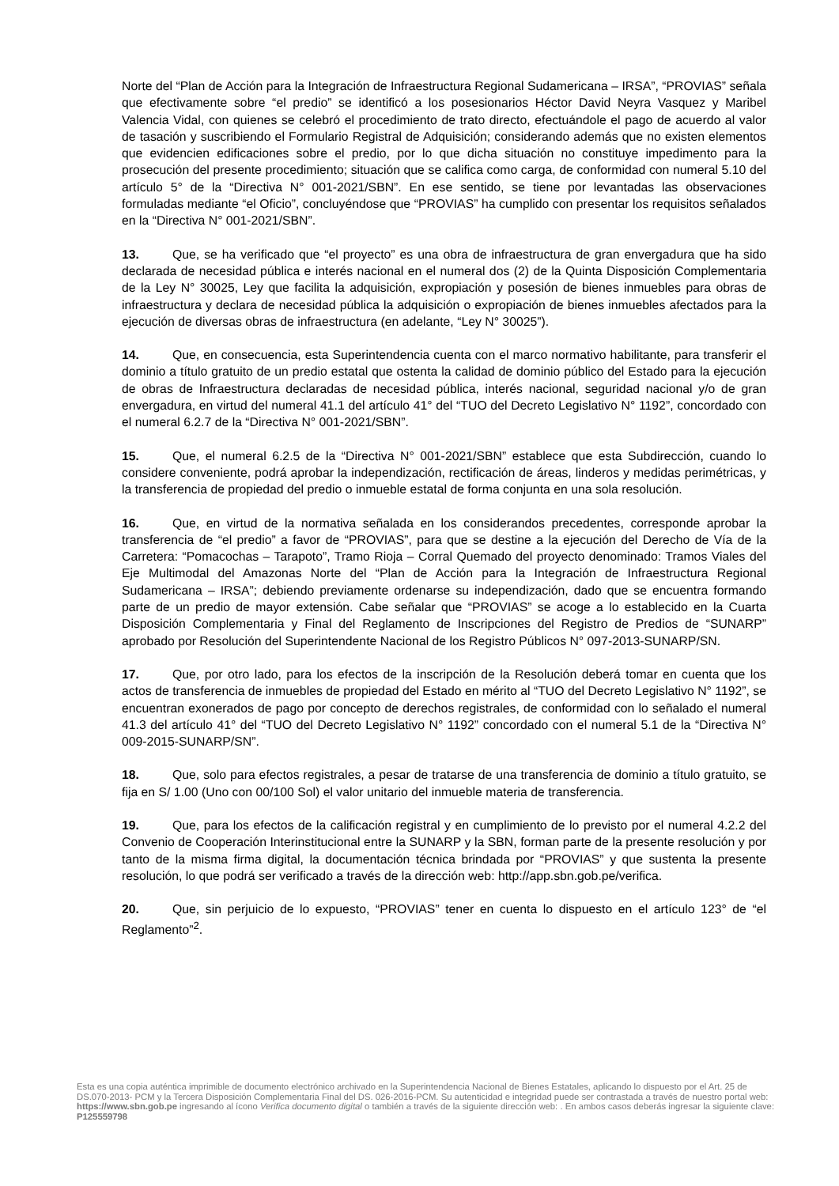Norte del “Plan de Acción para la Integración de Infraestructura Regional Sudamericana – IRSA”, “PROVIAS” señala que efectivamente sobre “el predio” se identificó a los posesionarios Héctor David Neyra Vasquez y Maribel Valencia Vidal, con quienes se celebró el procedimiento de trato directo, efectuándole el pago de acuerdo al valor de tasación y suscribiendo el Formulario Registral de Adquisición; considerando además que no existen elementos que evidencien edificaciones sobre el predio, por lo que dicha situación no constituye impedimento para la prosecución del presente procedimiento; situación que se califica como carga, de conformidad con numeral 5.10 del artículo 5° de la “Directiva N° 001-2021/SBN”. En ese sentido, se tiene por levantadas las observaciones formuladas mediante “el Oficio”, concluyéndose que “PROVIAS” ha cumplido con presentar los requisitos señalados en la “Directiva N° 001-2021/SBN”.
13. Que, se ha verificado que “el proyecto” es una obra de infraestructura de gran envergadura que ha sido declarada de necesidad pública e interés nacional en el numeral dos (2) de la Quinta Disposición Complementaria de la Ley N° 30025, Ley que facilita la adquisición, expropiación y posesión de bienes inmuebles para obras de infraestructura y declara de necesidad pública la adquisición o expropiación de bienes inmuebles afectados para la ejecución de diversas obras de infraestructura (en adelante, “Ley N° 30025”).
14. Que, en consecuencia, esta Superintendencia cuenta con el marco normativo habilitante, para transferir el dominio a título gratuito de un predio estatal que ostenta la calidad de dominio público del Estado para la ejecución de obras de Infraestructura declaradas de necesidad pública, interés nacional, seguridad nacional y/o de gran envergadura, en virtud del numeral 41.1 del artículo 41° del “TUO del Decreto Legislativo N° 1192”, concordado con el numeral 6.2.7 de la “Directiva N° 001-2021/SBN”.
15. Que, el numeral 6.2.5 de la “Directiva N° 001-2021/SBN” establece que esta Subdirección, cuando lo considere conveniente, podrá aprobar la independización, rectificación de áreas, linderos y medidas perimétricas, y la transferencia de propiedad del predio o inmueble estatal de forma conjunta en una sola resolución.
16. Que, en virtud de la normativa señalada en los considerandos precedentes, corresponde aprobar la transferencia de “el predio” a favor de “PROVIAS”, para que se destine a la ejecución del Derecho de Vía de la Carretera: “Pomacochas – Tarapoto”, Tramo Rioja – Corral Quemado del proyecto denominado: Tramos Viales del Eje Multimodal del Amazonas Norte del “Plan de Acción para la Integración de Infraestructura Regional Sudamericana – IRSA”; debiendo previamente ordenarse su independización, dado que se encuentra formando parte de un predio de mayor extensión. Cabe señalar que “PROVIAS” se acoge a lo establecido en la Cuarta Disposición Complementaria y Final del Reglamento de Inscripciones del Registro de Predios de “SUNARP” aprobado por Resolución del Superintendente Nacional de los Registro Públicos N° 097-2013-SUNARP/SN.
17. Que, por otro lado, para los efectos de la inscripción de la Resolución deberá tomar en cuenta que los actos de transferencia de inmuebles de propiedad del Estado en mérito al “TUO del Decreto Legislativo N° 1192”, se encuentran exonerados de pago por concepto de derechos registrales, de conformidad con lo señalado el numeral 41.3 del artículo 41° del “TUO del Decreto Legislativo N° 1192” concordado con el numeral 5.1 de la “Directiva N° 009-2015-SUNARP/SN”.
18. Que, solo para efectos registrales, a pesar de tratarse de una transferencia de dominio a título gratuito, se fija en S/ 1.00 (Uno con 00/100 Sol) el valor unitario del inmueble materia de transferencia.
19. Que, para los efectos de la calificación registral y en cumplimiento de lo previsto por el numeral 4.2.2 del Convenio de Cooperación Interinstitucional entre la SUNARP y la SBN, forman parte de la presente resolución y por tanto de la misma firma digital, la documentación técnica brindada por “PROVIAS” y que sustenta la presente resolución, lo que podrá ser verificado a través de la dirección web: http://app.sbn.gob.pe/verifica.
20. Que, sin perjuicio de lo expuesto, “PROVIAS” tener en cuenta lo dispuesto en el artículo 123° de “el Reglamento”<sup>2</sup>.
Esta es una copia auténtica imprimible de documento electrónico archivado en la Superintendencia Nacional de Bienes Estatales, aplicando lo dispuesto por el Art. 25 de DS.070-2013- PCM y la Tercera Disposición Complementaria Final del DS. 026-2016-PCM. Su autenticidad e integridad puede ser contrastada a través de nuestro portal web: https://www.sbn.gob.pe ingresando al ícono Verifica documento digital o también a través de la siguiente dirección web: . En ambos casos deberás ingresar la siguiente clave: P125559798